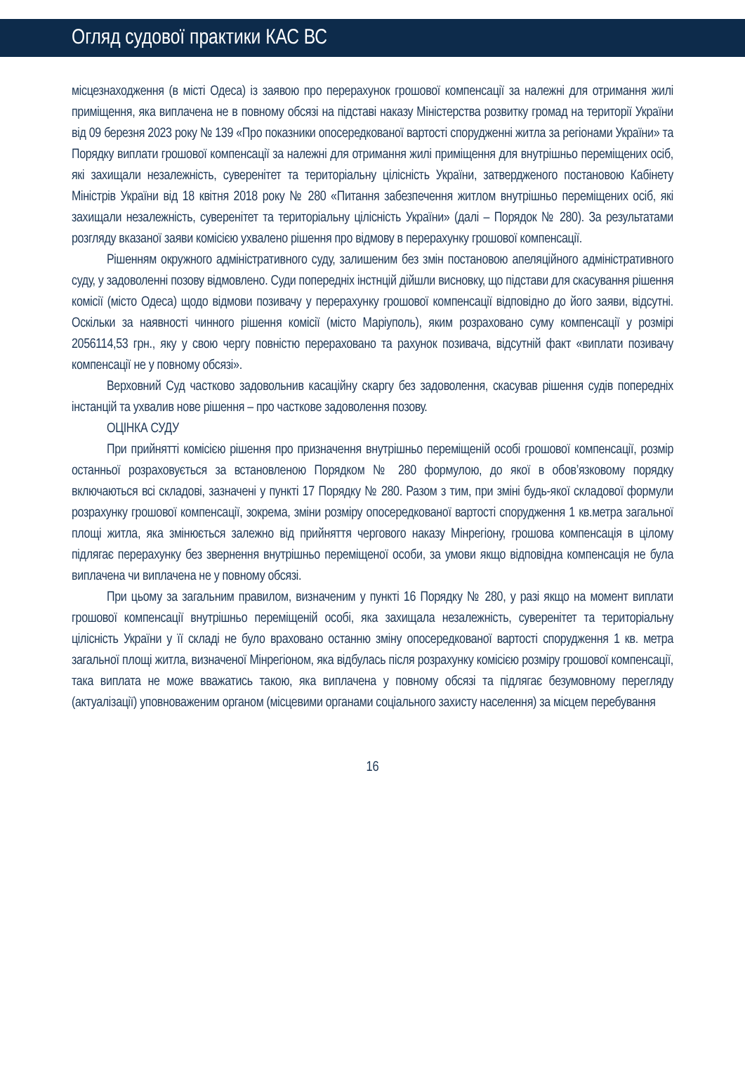Огляд судової практики КАС ВС
місцезнаходження (в місті Одеса) із заявою про перерахунок грошової компенсації за належні для отримання жилі приміщення, яка виплачена не в повному обсязі на підставі наказу Міністерства розвитку громад на території України від 09 березня 2023 року № 139 «Про показники опосередкованої вартості спорудженні житла за регіонами України» та Порядку виплати грошової компенсації за належні для отримання жилі приміщення для внутрішньо переміщених осіб, які захищали незалежність, суверенітет та територіальну цілісність України, затвердженого постановою Кабінету Міністрів України від 18 квітня 2018 року № 280 «Питання забезпечення житлом внутрішньо переміщених осіб, які захищали незалежність, суверенітет та територіальну цілісність України» (далі – Порядок № 280). За результатами розгляду вказаної заяви комісією ухвалено рішення про відмову в перерахунку грошової компенсації.
Рішенням окружного адміністративного суду, залишеним без змін постановою апеляційного адміністративного суду, у задоволенні позову відмовлено. Суди попередніх інстнцій дійшли висновку, що підстави для скасування рішення комісії (місто Одеса) щодо відмови позивачу у перерахунку грошової компенсації відповідно до його заяви, відсутні. Оскільки за наявності чинного рішення комісії (місто Маріуполь), яким розраховано суму компенсації у розмірі 2056114,53 грн., яку у свою чергу повністю перераховано та рахунок позивача, відсутній факт «виплати позивачу компенсації не у повному обсязі».
Верховний Суд частково задовольнив касаційну скаргу без задоволення, скасував рішення судів попередніх інстанцій та ухвалив нове рішення – про часткове задоволення позову.
ОЦІНКА СУДУ
При прийнятті комісією рішення про призначення внутрішньо переміщеній особі грошової компенсації, розмір останньої розраховується за встановленою Порядком № 280 формулою, до якої в обов’язковому порядку включаються всі складові, зазначені у пункті 17 Порядку № 280. Разом з тим, при зміні будь-якої складової формули розрахунку грошової компенсації, зокрема, зміни розміру опосередкованої вартості спорудження 1 кв.метра загальної площі житла, яка змінюється залежно від прийняття чергового наказу Мінрегіону, грошова компенсація в цілому підлягає перерахунку без звернення внутрішньо переміщеної особи, за умови якщо відповідна компенсація не була виплачена чи виплачена не у повному обсязі.
При цьому за загальним правилом, визначеним у пункті 16 Порядку № 280, у разі якщо на момент виплати грошової компенсації внутрішньо переміщеній особі, яка захищала незалежність, суверенітет та територіальну цілісність України у її складі не було враховано останню зміну опосередкованої вартості спорудження 1 кв. метра загальної площі житла, визначеної Мінрегіоном, яка відбулась після розрахунку комісією розміру грошової компенсації, така виплата не може вважатись такою, яка виплачена у повному обсязі та підлягає безумовному перегляду (актуалізації) уповноваженим органом (місцевими органами соціального захисту населення) за місцем перебування
16